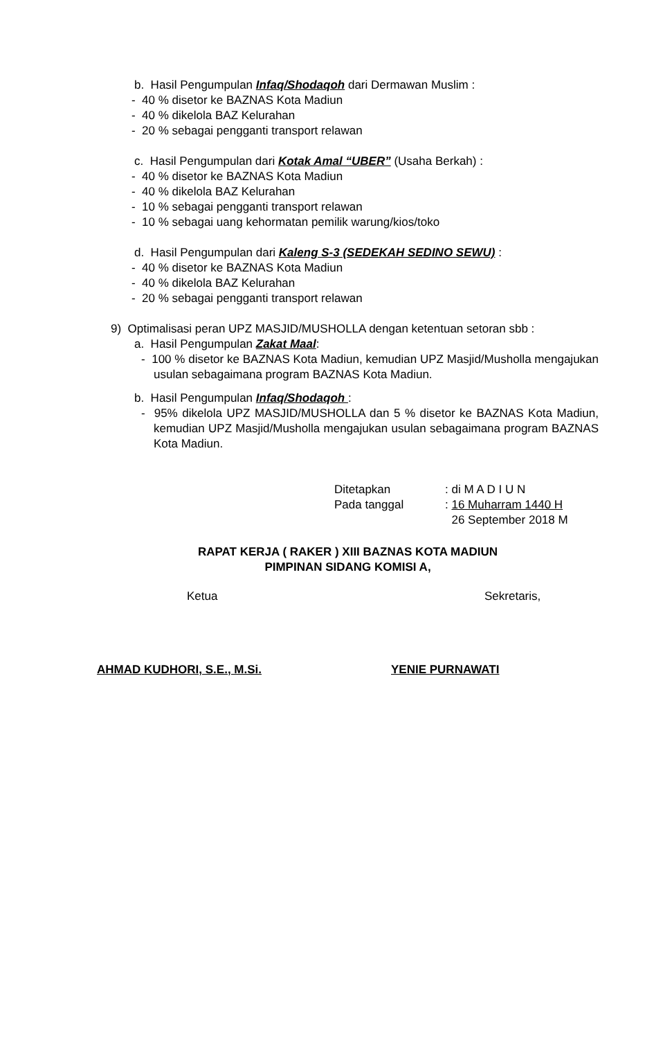b. Hasil Pengumpulan Infaq/Shodaqoh dari Dermawan Muslim :
- 40 % disetor ke BAZNAS Kota Madiun
- 40 % dikelola BAZ Kelurahan
- 20 % sebagai pengganti transport relawan
c. Hasil Pengumpulan dari Kotak Amal “UBER” (Usaha Berkah) :
- 40 % disetor ke BAZNAS Kota Madiun
- 40 % dikelola BAZ Kelurahan
- 10 % sebagai pengganti transport relawan
- 10 % sebagai uang kehormatan pemilik warung/kios/toko
d. Hasil Pengumpulan dari Kaleng S-3 (SEDEKAH SEDINO SEWU) :
- 40 % disetor ke BAZNAS Kota Madiun
- 40 % dikelola BAZ Kelurahan
- 20 % sebagai pengganti transport relawan
9) Optimalisasi peran UPZ MASJID/MUSHOLLA dengan ketentuan setoran sbb :
a. Hasil Pengumpulan Zakat Maal:
- 100 % disetor ke BAZNAS Kota Madiun, kemudian UPZ Masjid/Musholla mengajukan usulan sebagaimana program BAZNAS Kota Madiun.
b. Hasil Pengumpulan Infaq/Shodaqoh :
- 95% dikelola UPZ MASJID/MUSHOLLA dan 5 % disetor ke BAZNAS Kota Madiun, kemudian UPZ Masjid/Musholla mengajukan usulan sebagaimana program BAZNAS Kota Madiun.
| Ditetapkan | : di M A D I U N |
| Pada tanggal | : 16 Muharram 1440 H |
| | 26 September 2018 M |
RAPAT KERJA ( RAKER ) XIII BAZNAS KOTA MADIUN
PIMPINAN SIDANG KOMISI A,
Ketua Sekretaris,
AHMAD KUDHORI, S.E., M.Si. YENIE PURNAWATI